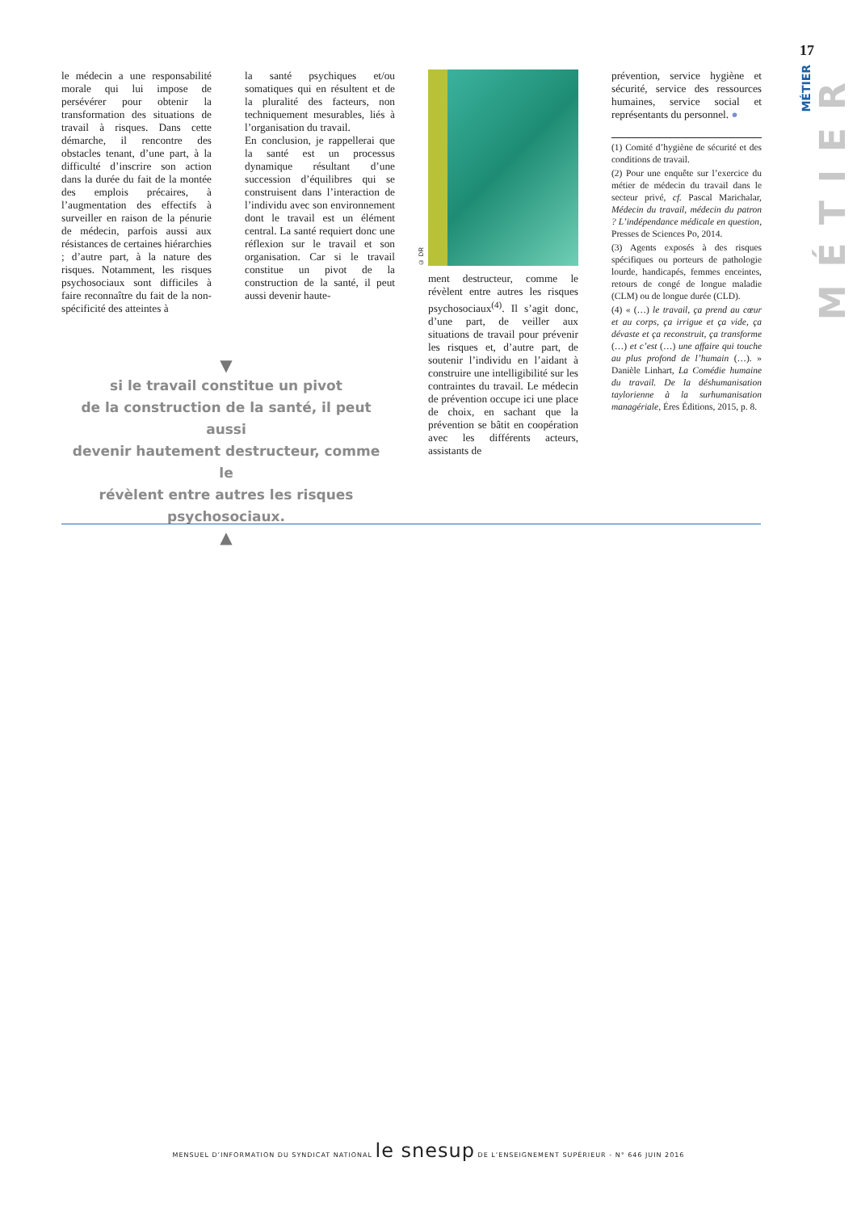17
MÉTIER
MÉTIER
le médecin a une responsabilité morale qui lui impose de persévérer pour obtenir la transformation des situations de travail à risques. Dans cette démarche, il rencontre des obstacles tenant, d’une part, à la difficulté d’inscrire son action dans la durée du fait de la montée des emplois précaires, à l’augmentation des effectifs à surveiller en raison de la pénurie de médecin, parfois aussi aux résistances de certaines hiérarchies ; d’autre part, à la nature des risques. Notamment, les risques psychosociaux sont difficiles à faire reconnaître du fait de la non-spécificité des atteintes à
la santé psychiques et/ou somatiques qui en résultent et de la pluralité des facteurs, non techniquement mesurables, liés à l’organisation du travail.
En conclusion, je rappellerai que la santé est un processus dynamique résultant d’une succession d’équilibres qui se construisent dans l’interaction de l’individu avec son environnement dont le travail est un élément central. La santé requiert donc une réflexion sur le travail et son organisation. Car si le travail constitue un pivot de la construction de la santé, il peut aussi devenir haute-
© DR
ment destructeur, comme le révèlent entre autres les risques psychosociaux<sup>(4)</sup>. Il s’agit donc, d’une part, de veiller aux situations de travail pour prévenir les risques et, d’autre part, de soutenir l’individu en l’aidant à construire une intelligibilité sur les contraintes du travail. Le médecin de prévention occupe ici une place de choix, en sachant que la prévention se bâtit en coopération avec les différents acteurs, assistants de
prévention, service hygiène et sécurité, service des ressources humaines, service social et représentants du personnel. ●
(1) Comité d’hygiène de sécurité et des conditions de travail.
(2) Pour une enquête sur l’exercice du métier de médecin du travail dans le secteur privé, cf. Pascal Marichalar, Médecin du travail, médecin du patron ? L’indépendance médicale en question, Presses de Sciences Po, 2014.
(3) Agents exposés à des risques spécifiques ou porteurs de pathologie lourde, handicapés, femmes enceintes, retours de congé de longue maladie (CLM) ou de longue durée (CLD).
(4) « (…) le travail, ça prend au cœur et au corps, ça irrigue et ça vide, ça dévaste et ça reconstruit, ça transforme (…) et c’est (…) une affaire qui touche au plus profond de l’humain (…). » Danièle Linhart, La Comédie humaine du travail. De la déshumanisation taylorienne à la surhumanisation managériale, Éres Éditions, 2015, p. 8.
▼
si le travail constitue un pivot
de la construction de la santé, il peut aussi
devenir hautement destructeur, comme le
révèlent entre autres les risques psychosociaux.
▲
MENSUEL D’INFORMATION DU SYNDICAT NATIONAL le snesup DE L’ENSEIGNEMENT SUPÉRIEUR - N° 646 JUIN 2016